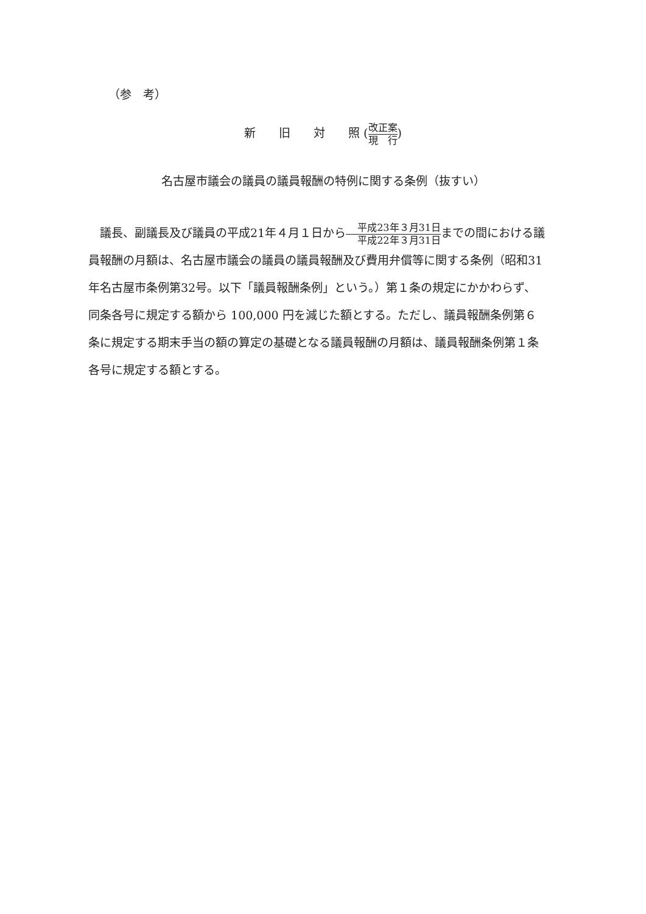（参　考）
新　　旧　　対　　照 (改正案 現　行)
名古屋市議会の議員の議員報酬の特例に関する条例（抜すい）
議長、副議長及び議員の平成21年４月１日から平成23年３月31日 平成22年３月31日までの間における議員報酬の月額は、名古屋市議会の議員の議員報酬及び費用弁償等に関する条例（昭和31年名古屋市条例第32号。以下「議員報酬条例」という。）第１条の規定にかかわらず、同条各号に規定する額から 100,000 円を減じた額とする。ただし、議員報酬条例第６条に規定する期末手当の額の算定の基礎となる議員報酬の月額は、議員報酬条例第１条各号に規定する額とする。